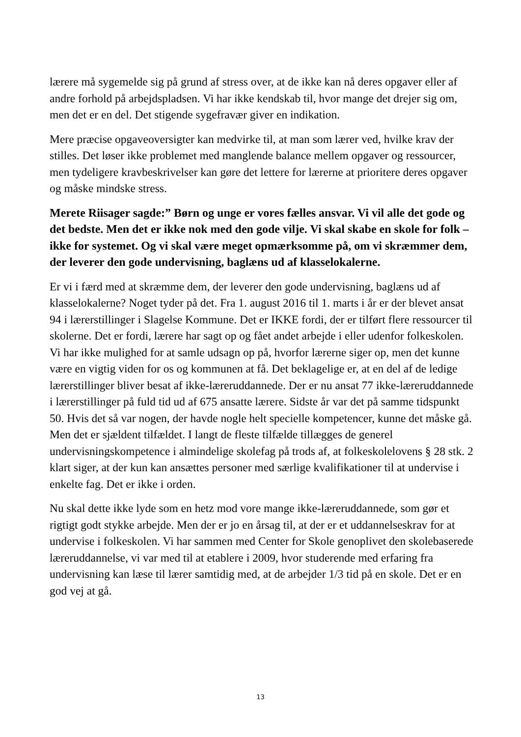lærere må sygemelde sig på grund af stress over, at de ikke kan nå deres opgaver eller af andre forhold på arbejdspladsen. Vi har ikke kendskab til, hvor mange det drejer sig om, men det er en del. Det stigende sygefravær giver en indikation.
Mere præcise opgaveoversigter kan medvirke til, at man som lærer ved, hvilke krav der stilles. Det løser ikke problemet med manglende balance mellem opgaver og ressourcer, men tydeligere kravbeskrivelser kan gøre det lettere for lærerne at prioritere deres opgaver og måske mindske stress.
Merete Riisager sagde:” Børn og unge er vores fælles ansvar. Vi vil alle det gode og det bedste. Men det er ikke nok med den gode vilje. Vi skal skabe en skole for folk – ikke for systemet. Og vi skal være meget opmærksomme på, om vi skræmmer dem, der leverer den gode undervisning, baglæns ud af klasselokalerne.
Er vi i færd med at skræmme dem, der leverer den gode undervisning, baglæns ud af klasselokalerne? Noget tyder på det. Fra 1. august 2016 til 1. marts i år er der blevet ansat 94 i lærerstillinger i Slagelse Kommune. Det er IKKE fordi, der er tilført flere ressourcer til skolerne. Det er fordi, lærere har sagt op og fået andet arbejde i eller udenfor folkeskolen. Vi har ikke mulighed for at samle udsagn op på, hvorfor lærerne siger op, men det kunne være en vigtig viden for os og kommunen at få. Det beklagelige er, at en del af de ledige lærerstillinger bliver besat af ikke-læreruddannede. Der er nu ansat 77 ikke-læreruddannede i lærerstillinger på fuld tid ud af 675 ansatte lærere. Sidste år var det på samme tidspunkt 50. Hvis det så var nogen, der havde nogle helt specielle kompetencer, kunne det måske gå. Men det er sjældent tilfældet. I langt de fleste tilfælde tillægges de generel undervisningskompetence i almindelige skolefag på trods af, at folkeskolelovens § 28 stk. 2 klart siger, at der kun kan ansættes personer med særlige kvalifikationer til at undervise i enkelte fag. Det er ikke i orden.
Nu skal dette ikke lyde som en hetz mod vore mange ikke-læreruddannede, som gør et rigtigt godt stykke arbejde. Men der er jo en årsag til, at der er et uddannelseskrav for at undervise i folkeskolen. Vi har sammen med Center for Skole genoplivet den skolebaserede læreruddannelse, vi var med til at etablere i 2009, hvor studerende med erfaring fra undervisning kan læse til lærer samtidig med, at de arbejder 1/3 tid på en skole. Det er en god vej at gå.
13